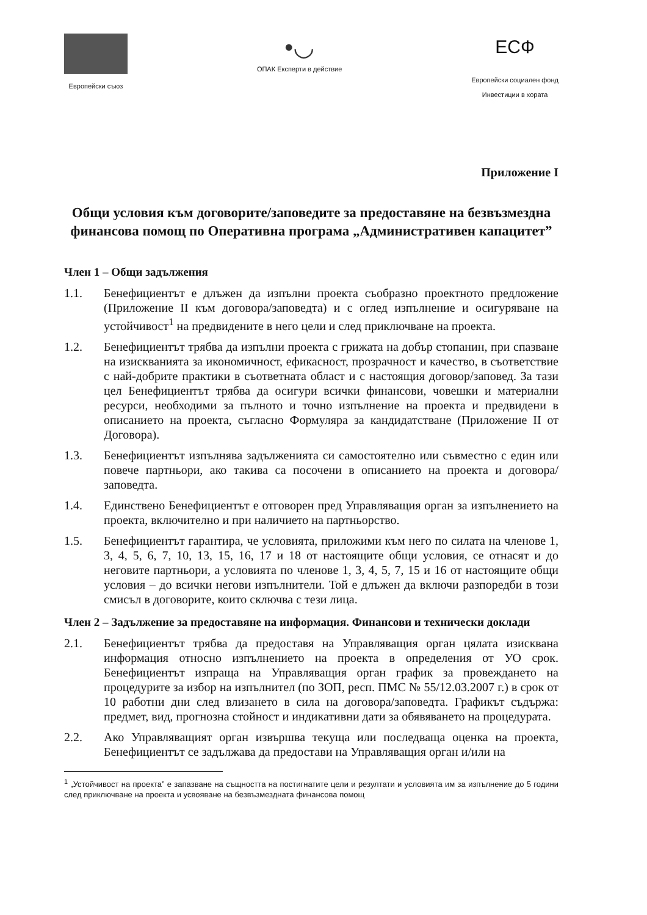Европейски съюз
•◡
ОПАК Експерти в действие
ЕСФ
Европейски социален фонд
Инвестиции в хората
Приложение I
Общи условия към договорите/заповедите за предоставяне на безвъзмездна финансова помощ по Оперативна програма „Административен капацитет”
Член 1 – Общи задължения
1.1. Бенефициентът е длъжен да изпълни проекта съобразно проектното предложение (Приложение II към договора/заповедта) и с оглед изпълнение и осигуряване на устойчивост<sup>1</sup> на предвидените в него цели и след приключване на проекта.
1.2. Бенефициентът трябва да изпълни проекта с грижата на добър стопанин, при спазване на изискванията за икономичност, ефикасност, прозрачност и качество, в съответствие с най-добрите практики в съответната област и с настоящия договор/заповед. За тази цел Бенефициентът трябва да осигури всички финансови, човешки и материални ресурси, необходими за пълното и точно изпълнение на проекта и предвидени в описанието на проекта, съгласно Формуляра за кандидатстване (Приложение II от Договора).
1.3. Бенефициентът изпълнява задълженията си самостоятелно или съвместно с един или повече партньори, ако такива са посочени в описанието на проекта и договора/заповедта.
1.4. Единствено Бенефициентът е отговорен пред Управляващия орган за изпълнението на проекта, включително и при наличието на партньорство.
1.5. Бенефициентът гарантира, че условията, приложими към него по силата на членове 1, 3, 4, 5, 6, 7, 10, 13, 15, 16, 17 и 18 от настоящите общи условия, се отнасят и до неговите партньори, а условията по членове 1, 3, 4, 5, 7, 15 и 16 от настоящите общи условия – до всички негови изпълнители. Той е длъжен да включи разпоредби в този смисъл в договорите, които сключва с тези лица.
Член 2 – Задължение за предоставяне на информация. Финансови и технически доклади
2.1. Бенефициентът трябва да предоставя на Управляващия орган цялата изисквана информация относно изпълнението на проекта в определения от УО срок. Бенефициентът изпраща на Управляващия орган график за провеждането на процедурите за избор на изпълнител (по ЗОП, респ. ПМС № 55/12.03.2007 г.) в срок от 10 работни дни след влизането в сила на договора/заповедта. Графикът съдържа: предмет, вид, прогнозна стойност и индикативни дати за обявяването на процедурата.
2.2. Ако Управляващият орган извършва текуща или последваща оценка на проекта, Бенефициентът се задължава да предостави на Управляващия орган и/или на
<sup>1</sup> „Устойчивост на проекта” е запазване на същността на постигнатите цели и резултати и условията им за изпълнение до 5 години след приключване на проекта и усвояване на безвъзмездната финансова помощ